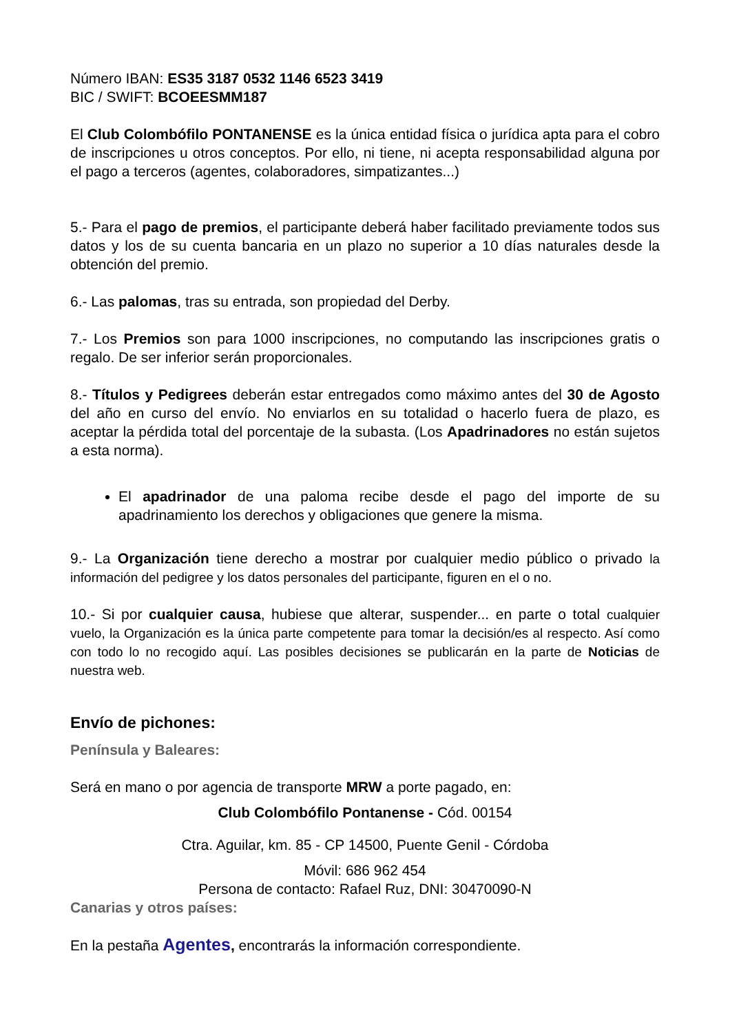Número IBAN: ES35 3187 0532 1146 6523 3419
BIC / SWIFT: BCOEESMM187
El Club Colombófilo PONTANENSE es la única entidad física o jurídica apta para el cobro de inscripciones u otros conceptos. Por ello, ni tiene, ni acepta responsabilidad alguna por el pago a terceros (agentes, colaboradores, simpatizantes...)
5.- Para el pago de premios, el participante deberá haber facilitado previamente todos sus datos y los de su cuenta bancaria en un plazo no superior a 10 días naturales desde la obtención del premio.
6.- Las palomas, tras su entrada, son propiedad del Derby.
7.- Los Premios son para 1000 inscripciones, no computando las inscripciones gratis o regalo. De ser inferior serán proporcionales.
8.- Títulos y Pedigrees deberán estar entregados como máximo antes del 30 de Agosto del año en curso del envío. No enviarlos en su totalidad o hacerlo fuera de plazo, es aceptar la pérdida total del porcentaje de la subasta. (Los Apadrinadores no están sujetos a esta norma).
El apadrinador de una paloma recibe desde el pago del importe de su apadrinamiento los derechos y obligaciones que genere la misma.
9.- La Organización tiene derecho a mostrar por cualquier medio público o privado la información del pedigree y los datos personales del participante, figuren en el o no.
10.- Si por cualquier causa, hubiese que alterar, suspender... en parte o total cualquier vuelo, la Organización es la única parte competente para tomar la decisión/es al respecto. Así como con todo lo no recogido aquí. Las posibles decisiones se publicarán en la parte de Noticias de nuestra web.
Envío de pichones:
Península y Baleares:
Será en mano o por agencia de transporte MRW a porte pagado, en:
Club Colombófilo Pontanense - Cód. 00154
Ctra. Aguilar, km. 85 - CP 14500, Puente Genil - Córdoba
Móvil: 686 962 454
Persona de contacto: Rafael Ruz, DNI: 30470090-N
Canarias y otros países:
En la pestaña Agentes, encontrarás la información correspondiente.